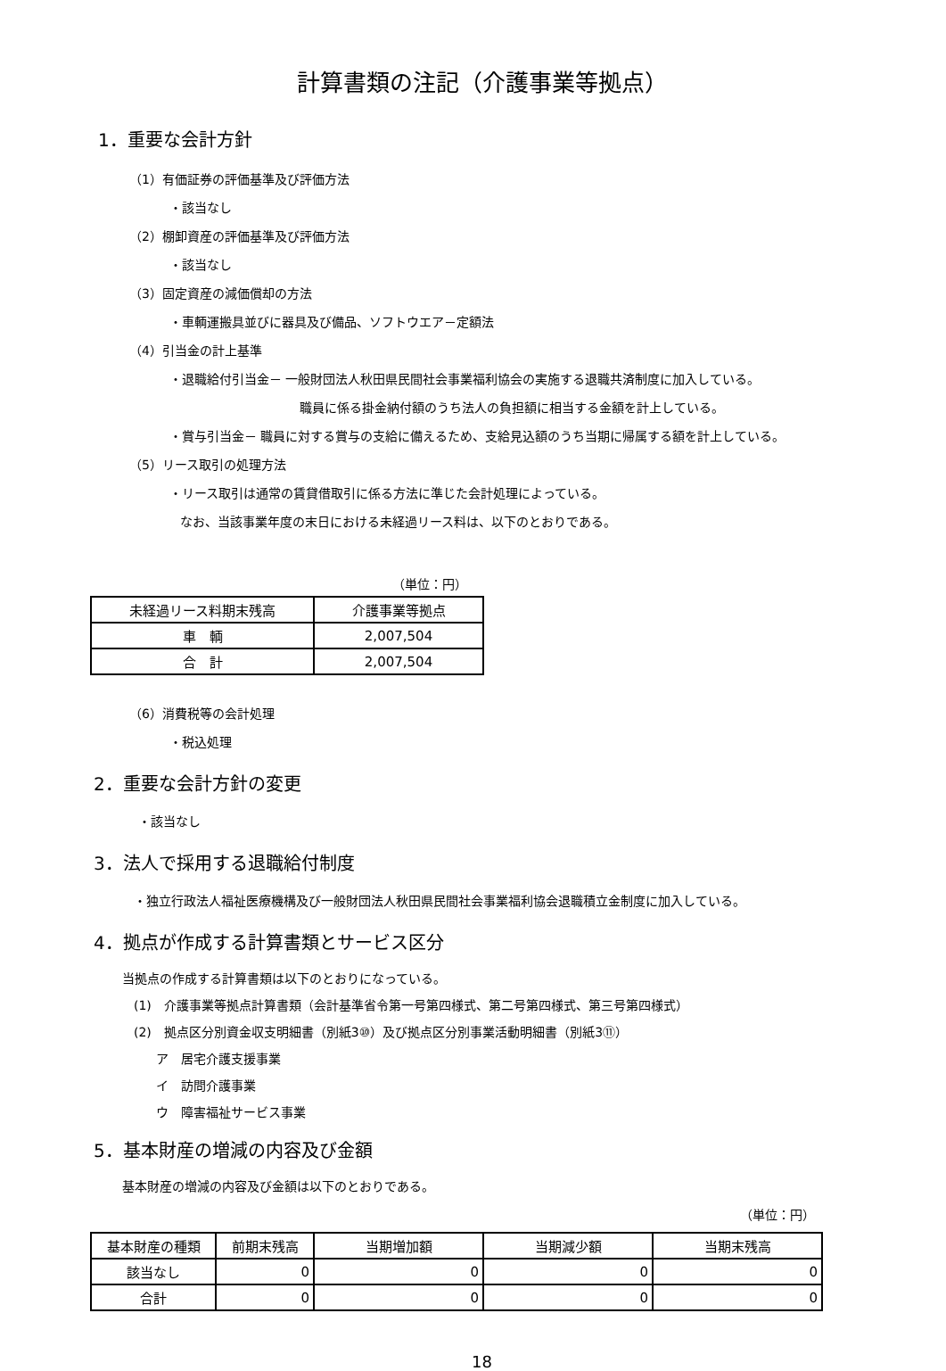計算書類の注記（介護事業等拠点）
1．重要な会計方針
（1）有価証券の評価基準及び評価方法
・該当なし
（2）棚卸資産の評価基準及び評価方法
・該当なし
（3）固定資産の減価償却の方法
・車輌運搬具並びに器具及び備品、ソフトウエア－定額法
（4）引当金の計上基準
・退職給付引当金－ 一般財団法人秋田県民間社会事業福利協会の実施する退職共済制度に加入している。
職員に係る掛金納付額のうち法人の負担額に相当する金額を計上している。
・賞与引当金－ 職員に対する賞与の支給に備えるため、支給見込額のうち当期に帰属する額を計上している。
（5）リース取引の処理方法
・リース取引は通常の賃貸借取引に係る方法に準じた会計処理によっている。
なお、当該事業年度の末日における未経過リース料は、以下のとおりである。
（単位：円）
| 未経過リース料期末残高 | 介護事業等拠点 |
| --- | --- |
| 車 輌 | 2,007,504 |
| 合 計 | 2,007,504 |
（6）消費税等の会計処理
・税込処理
2．重要な会計方針の変更
・該当なし
3．法人で採用する退職給付制度
・独立行政法人福祉医療機構及び一般財団法人秋田県民間社会事業福利協会退職積立金制度に加入している。
4．拠点が作成する計算書類とサービス区分
当拠点の作成する計算書類は以下のとおりになっている。
(1)　介護事業等拠点計算書類（会計基準省令第一号第四様式、第二号第四様式、第三号第四様式）
(2)　拠点区分別資金収支明細書（別紙3⑩）及び拠点区分別事業活動明細書（別紙3⑪）
ア　居宅介護支援事業
イ　訪問介護事業
ウ　障害福祉サービス事業
5．基本財産の増減の内容及び金額
基本財産の増減の内容及び金額は以下のとおりである。
（単位：円）
| 基本財産の種類 | 前期末残高 | 当期増加額 | 当期減少額 | 当期末残高 |
| --- | --- | --- | --- | --- |
| 該当なし | 0 | 0 | 0 | 0 |
| 合計 | 0 | 0 | 0 | 0 |
18